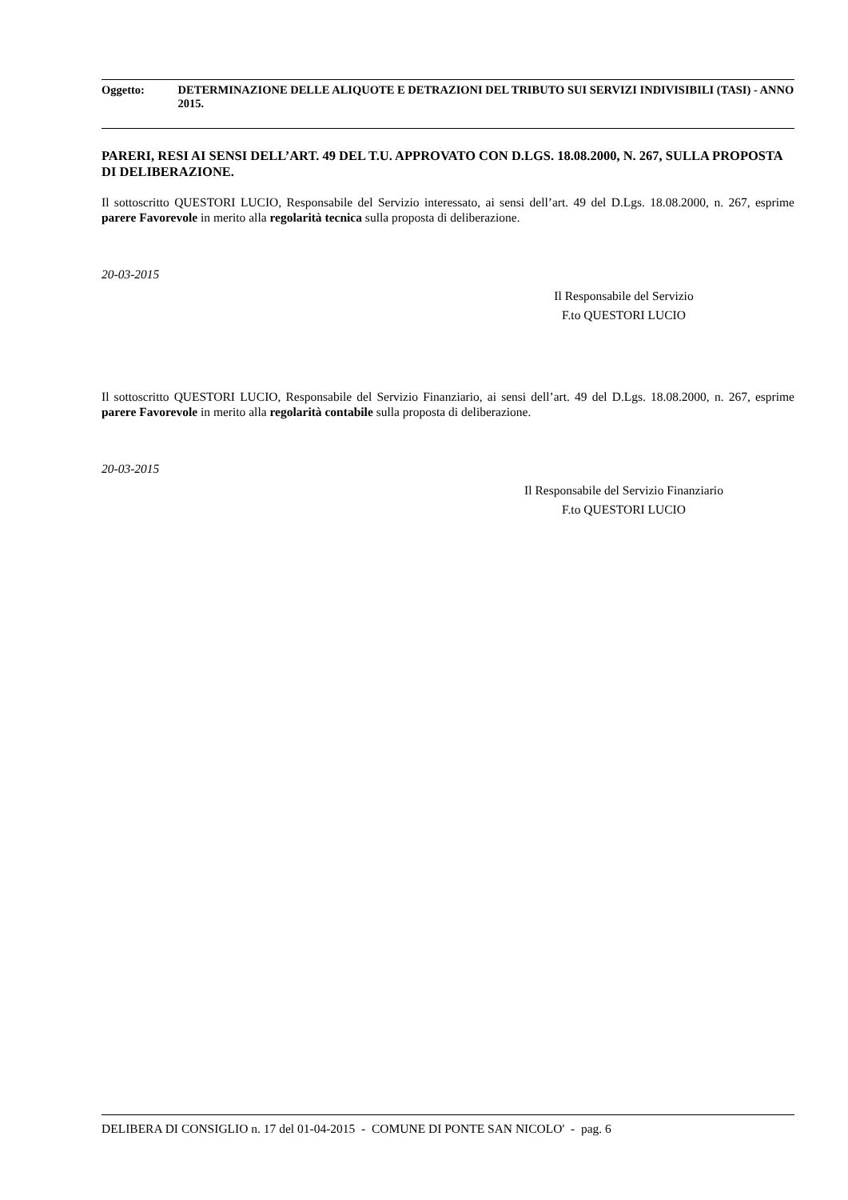Oggetto: DETERMINAZIONE DELLE ALIQUOTE E DETRAZIONI DEL TRIBUTO SUI SERVIZI INDIVISIBILI (TASI) - ANNO 2015.
PARERI, RESI AI SENSI DELL’ART. 49 DEL T.U. APPROVATO CON D.LGS. 18.08.2000, N. 267, SULLA PROPOSTA DI DELIBERAZIONE.
Il sottoscritto QUESTORI LUCIO, Responsabile del Servizio interessato, ai sensi dell’art. 49 del D.Lgs. 18.08.2000, n. 267, esprime parere Favorevole in merito alla regolarità tecnica sulla proposta di deliberazione.
20-03-2015
Il Responsabile del Servizio
F.to QUESTORI LUCIO
Il sottoscritto QUESTORI LUCIO, Responsabile del Servizio Finanziario, ai sensi dell’art. 49 del D.Lgs. 18.08.2000, n. 267, esprime parere Favorevole in merito alla regolarità contabile sulla proposta di deliberazione.
20-03-2015
Il Responsabile del Servizio Finanziario
F.to QUESTORI LUCIO
DELIBERA DI CONSIGLIO n. 17 del 01-04-2015 - COMUNE DI PONTE SAN NICOLO' - pag. 6